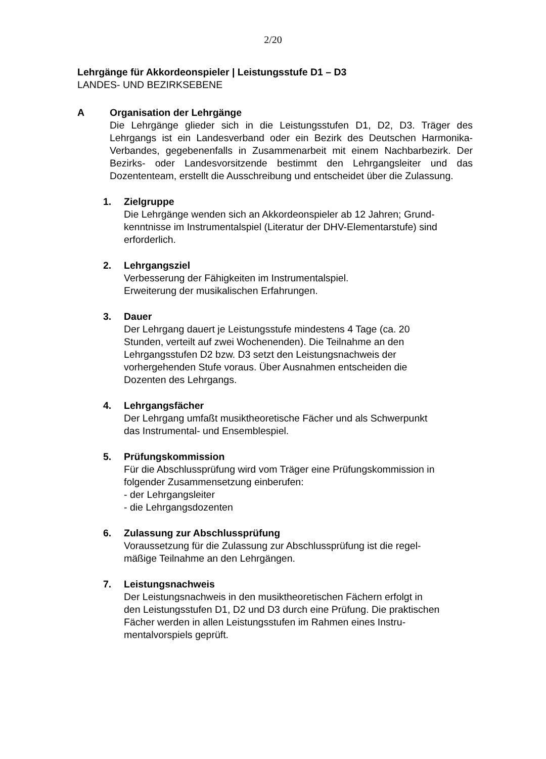2/20
Lehrgänge für Akkordeonspieler | Leistungsstufe D1 – D3
LANDES- UND BEZIRKSEBENE
A Organisation der Lehrgänge
Die Lehrgänge glieder sich in die Leistungsstufen D1, D2, D3. Träger des Lehrgangs ist ein Landesverband oder ein Bezirk des Deutschen Harmonika-Verbandes, gegebenenfalls in Zusammenarbeit mit einem Nachbarbezirk. Der Bezirks- oder Landesvorsitzende bestimmt den Lehrgangsleiter und das Dozententeam, erstellt die Ausschreibung und entscheidet über die Zulassung.
1. Zielgruppe
Die Lehrgänge wenden sich an Akkordeonspieler ab 12 Jahren; Grund-
kenntnisse im Instrumentalspiel (Literatur der DHV-Elementarstufe) sind
erforderlich.
2. Lehrgangsziel
Verbesserung der Fähigkeiten im Instrumentalspiel.
Erweiterung der musikalischen Erfahrungen.
3. Dauer
Der Lehrgang dauert je Leistungsstufe mindestens 4 Tage (ca. 20
Stunden, verteilt auf zwei Wochenenden). Die Teilnahme an den
Lehrgangsstufen D2 bzw. D3 setzt den Leistungsnachweis der
vorhergehenden Stufe voraus. Über Ausnahmen entscheiden die
Dozenten des Lehrgangs.
4. Lehrgangsfächer
Der Lehrgang umfaßt musiktheoretische Fächer und als Schwerpunkt
das Instrumental- und Ensemblespiel.
5. Prüfungskommission
Für die Abschlussprüfung wird vom Träger eine Prüfungskommission in
folgender Zusammensetzung einberufen:
- der Lehrgangsleiter
- die Lehrgangsdozenten
6. Zulassung zur Abschlussprüfung
Voraussetzung für die Zulassung zur Abschlussprüfung ist die regel-
mäßige Teilnahme an den Lehrgängen.
7. Leistungsnachweis
Der Leistungsnachweis in den musiktheoretischen Fächern erfolgt in
den Leistungsstufen D1, D2 und D3 durch eine Prüfung. Die praktischen
Fächer werden in allen Leistungsstufen im Rahmen eines Instru-
mentalvorspiels geprüft.